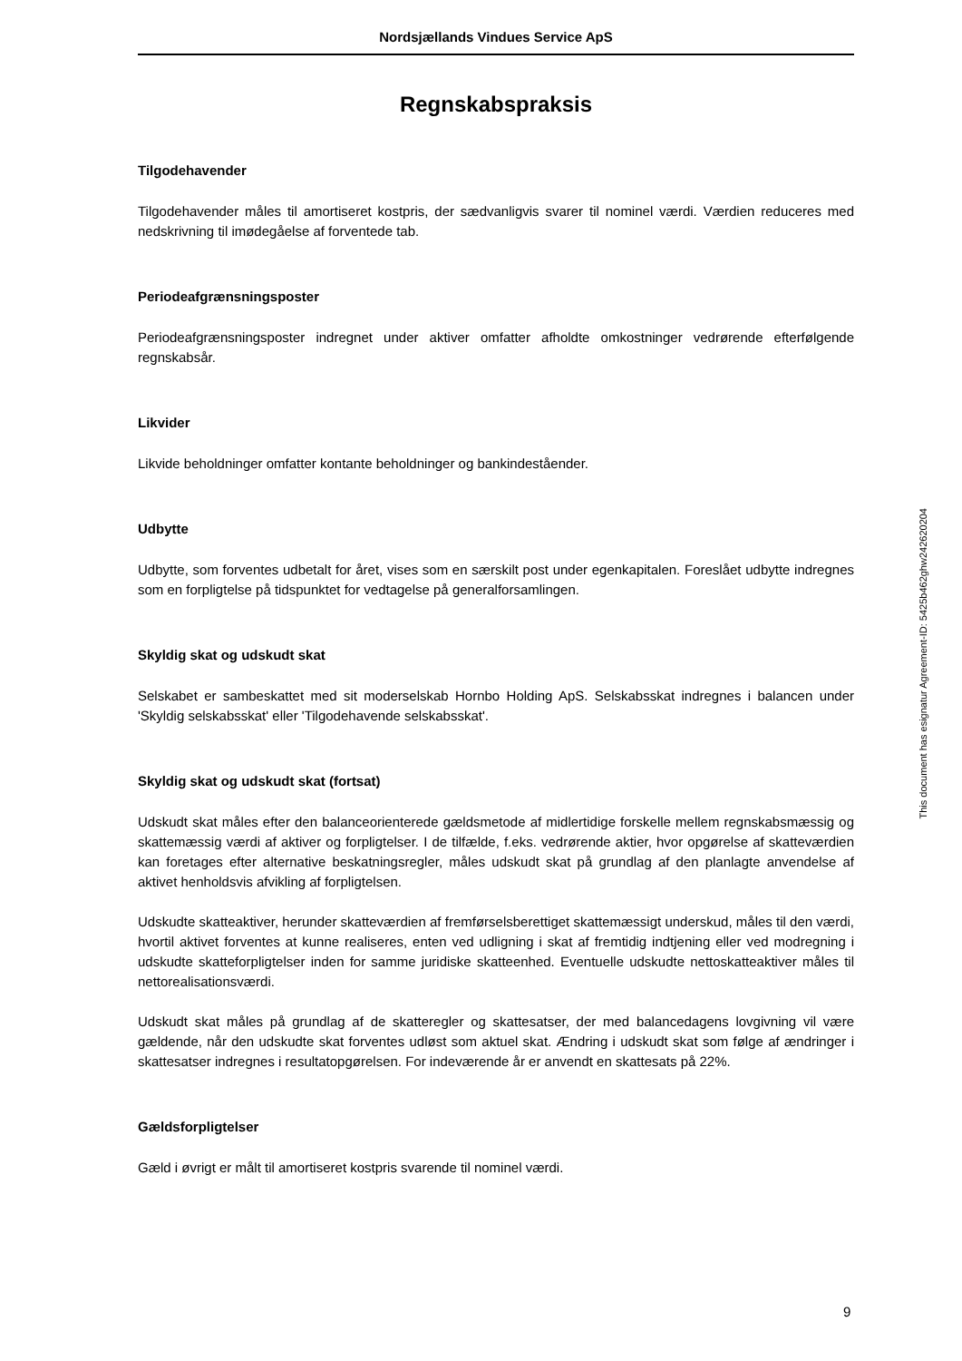Nordsjællands Vindues Service ApS
Regnskabspraksis
Tilgodehavender
Tilgodehavender måles til amortiseret kostpris, der sædvanligvis svarer til nominel værdi. Værdien reduceres med nedskrivning til imødegåelse af forventede tab.
Periodeafgrænsningsposter
Periodeafgrænsningsposter indregnet under aktiver omfatter afholdte omkostninger vedrørende efterfølgende regnskabsår.
Likvider
Likvide beholdninger omfatter kontante beholdninger og bankindeståender.
Udbytte
Udbytte, som forventes udbetalt for året, vises som en særskilt post under egenkapitalen. Foreslået udbytte indregnes som en forpligtelse på tidspunktet for vedtagelse på generalforsamlingen.
Skyldig skat og udskudt skat
Selskabet er sambeskattet med sit moderselskab Hornbo Holding ApS. Selskabsskat indregnes i balancen under 'Skyldig selskabsskat' eller 'Tilgodehavende selskabsskat'.
Skyldig skat og udskudt skat (fortsat)
Udskudt skat måles efter den balanceorienterede gældsmetode af midlertidige forskelle mellem regnskabsmæssig og skattemæssig værdi af aktiver og forpligtelser. I de tilfælde, f.eks. vedrørende aktier, hvor opgørelse af skatteværdien kan foretages efter alternative beskatningsregler, måles udskudt skat på grundlag af den planlagte anvendelse af aktivet henholdsvis afvikling af forpligtelsen.
Udskudte skatteaktiver, herunder skatteværdien af fremførselsberettiget skattemæssigt underskud, måles til den værdi, hvortil aktivet forventes at kunne realiseres, enten ved udligning i skat af fremtidig indtjening eller ved modregning i udskudte skatteforpligtelser inden for samme juridiske skatteenhed. Eventuelle udskudte nettoskatteaktiver måles til nettorealisationsværdi.
Udskudt skat måles på grundlag af de skatteregler og skattesatser, der med balancedagens lovgivning vil være gældende, når den udskudte skat forventes udløst som aktuel skat. Ændring i udskudt skat som følge af ændringer i skattesatser indregnes i resultatopgørelsen. For indeværende år er anvendt en skattesats på 22%.
Gældsforpligtelser
Gæld i øvrigt er målt til amortiseret kostpris svarende til nominel værdi.
This document has esignatur Agreement-ID: 5425b462ghw242620204
9